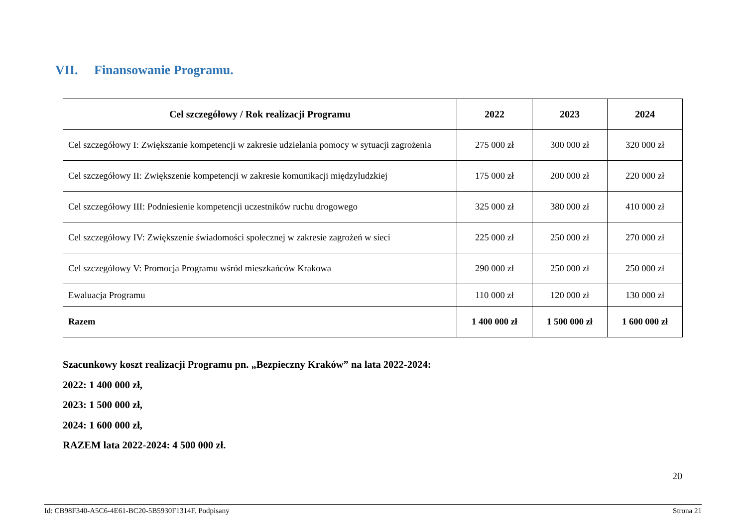VII. Finansowanie Programu.
| Cel szczegółowy / Rok realizacji Programu | 2022 | 2023 | 2024 |
| --- | --- | --- | --- |
| Cel szczegółowy I: Zwiększanie kompetencji w zakresie udzielania pomocy w sytuacji zagrożenia | 275 000 zł | 300 000 zł | 320 000 zł |
| Cel szczegółowy II: Zwiększenie kompetencji w zakresie komunikacji międzyludzkiej | 175 000 zł | 200 000 zł | 220 000 zł |
| Cel szczegółowy III: Podniesienie kompetencji uczestników ruchu drogowego | 325 000 zł | 380 000 zł | 410 000 zł |
| Cel szczegółowy IV: Zwiększenie świadomości społecznej w zakresie zagrożeń w sieci | 225 000 zł | 250 000 zł | 270 000 zł |
| Cel szczegółowy V: Promocja Programu wśród mieszkańców Krakowa | 290 000 zł | 250 000 zł | 250 000 zł |
| Ewaluacja Programu | 110 000 zł | 120 000 zł | 130 000 zł |
| Razem | 1 400 000 zł | 1 500 000 zł | 1 600 000 zł |
Szacunkowy koszt realizacji Programu pn. „Bezpieczny Kraków” na lata 2022-2024:
2022: 1 400 000 zł,
2023: 1 500 000 zł,
2024: 1 600 000 zł,
RAZEM lata 2022-2024: 4 500 000 zł.
20
Id: CB98F340-A5C6-4E61-BC20-5B5930F1314F. Podpisany Strona 21